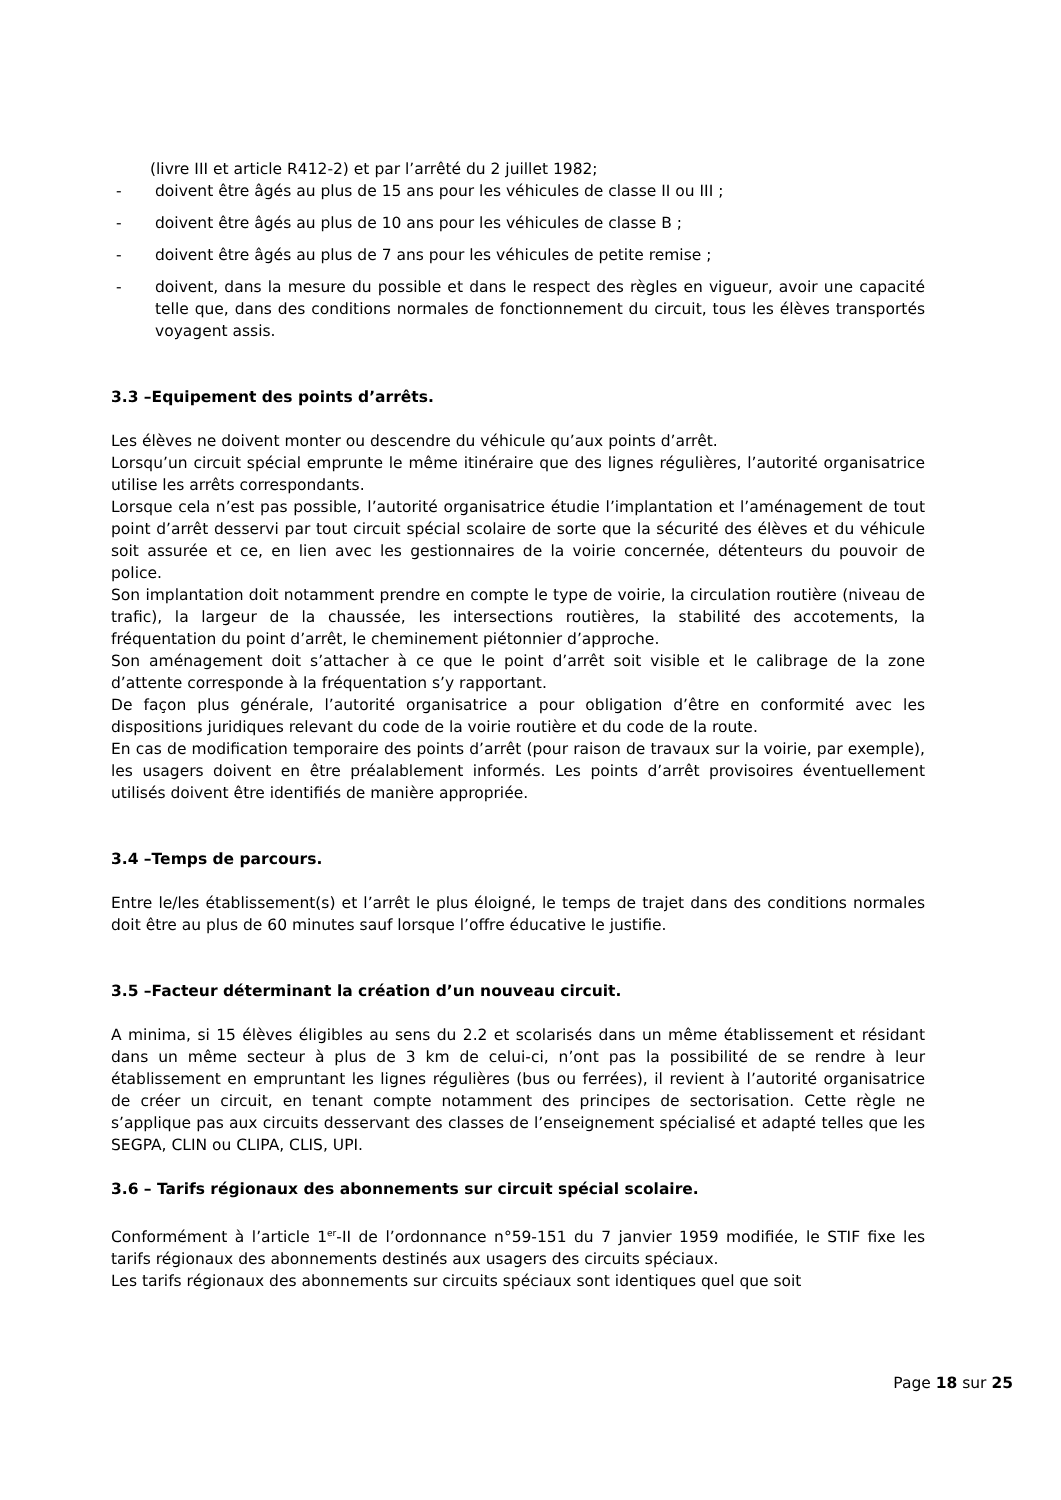(livre III et article R412-2) et par l’arrêté du 2 juillet 1982;
- doivent être âgés au plus de 15 ans pour les véhicules de classe II ou III ;
- doivent être âgés au plus de 10 ans pour les véhicules de classe B ;
- doivent être âgés au plus de 7 ans pour les véhicules de petite remise ;
- doivent, dans la mesure du possible et dans le respect des règles en vigueur, avoir une capacité telle que, dans des conditions normales de fonctionnement du circuit, tous les élèves transportés voyagent assis.
3.3 –Equipement des points d’arrêts.
Les élèves ne doivent monter ou descendre du véhicule qu’aux points d’arrêt.
Lorsqu’un circuit spécial emprunte le même itinéraire que des lignes régulières, l’autorité organisatrice utilise les arrêts correspondants.
Lorsque cela n’est pas possible, l’autorité organisatrice étudie l’implantation et l’aménagement de tout point d’arrêt desservi par tout circuit spécial scolaire de sorte que la sécurité des élèves et du véhicule soit assurée et ce, en lien avec les gestionnaires de la voirie concernée, détenteurs du pouvoir de police.
Son implantation doit notamment prendre en compte le type de voirie, la circulation routière (niveau de trafic), la largeur de la chaussée, les intersections routières, la stabilité des accotements, la fréquentation du point d’arrêt, le cheminement piétonnier d’approche.
Son aménagement doit s’attacher à ce que le point d’arrêt soit visible et le calibrage de la zone d’attente corresponde à la fréquentation s’y rapportant.
De façon plus générale, l’autorité organisatrice a pour obligation d’être en conformité avec les dispositions juridiques relevant du code de la voirie routière et du code de la route.
En cas de modification temporaire des points d’arrêt (pour raison de travaux sur la voirie, par exemple), les usagers doivent en être préalablement informés. Les points d’arrêt provisoires éventuellement utilisés doivent être identifiés de manière appropriée.
3.4 –Temps de parcours.
Entre le/les établissement(s) et l’arrêt le plus éloigné, le temps de trajet dans des conditions normales doit être au plus de 60 minutes sauf lorsque l’offre éducative le justifie.
3.5 –Facteur déterminant la création d’un nouveau circuit.
A minima, si 15 élèves éligibles au sens du 2.2 et scolarisés dans un même établissement et résidant dans un même secteur à plus de 3 km de celui-ci, n’ont pas la possibilité de se rendre à leur établissement en empruntant les lignes régulières (bus ou ferrées), il revient à l’autorité organisatrice de créer un circuit, en tenant compte notamment des principes de sectorisation. Cette règle ne s’applique pas aux circuits desservant des classes de l’enseignement spécialisé et adapté telles que les SEGPA, CLIN ou CLIPA, CLIS, UPI.
3.6 – Tarifs régionaux des abonnements sur circuit spécial scolaire.
Conformément à l’article 1<sup>er</sup>-II de l’ordonnance n°59-151 du 7 janvier 1959 modifiée, le STIF fixe les tarifs régionaux des abonnements destinés aux usagers des circuits spéciaux.
Les tarifs régionaux des abonnements sur circuits spéciaux sont identiques quel que soit
Page 18 sur 25